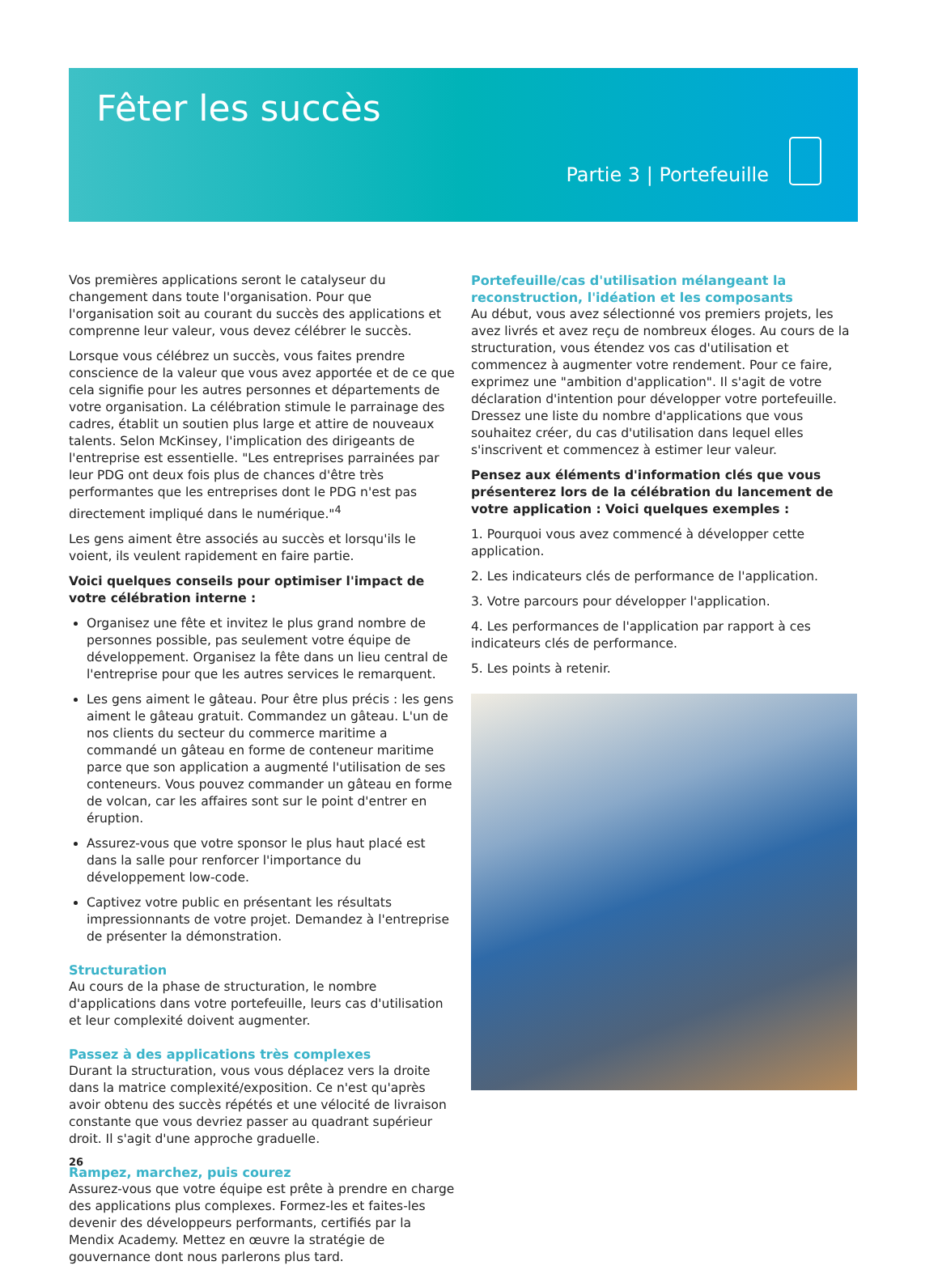Fêter les succès
Partie 3 | Portefeuille
Vos premières applications seront le catalyseur du changement dans toute l'organisation. Pour que l'organisation soit au courant du succès des applications et comprenne leur valeur, vous devez célébrer le succès.
Lorsque vous célébrez un succès, vous faites prendre conscience de la valeur que vous avez apportée et de ce que cela signifie pour les autres personnes et départements de votre organisation. La célébration stimule le parrainage des cadres, établit un soutien plus large et attire de nouveaux talents. Selon McKinsey, l'implication des dirigeants de l'entreprise est essentielle. "Les entreprises parrainées par leur PDG ont deux fois plus de chances d'être très performantes que les entreprises dont le PDG n'est pas directement impliqué dans le numérique."<sup>4</sup>
Les gens aiment être associés au succès et lorsqu'ils le voient, ils veulent rapidement en faire partie.
Voici quelques conseils pour optimiser l'impact de votre célébration interne :
Organisez une fête et invitez le plus grand nombre de personnes possible, pas seulement votre équipe de développement. Organisez la fête dans un lieu central de l'entreprise pour que les autres services le remarquent.
Les gens aiment le gâteau. Pour être plus précis : les gens aiment le gâteau gratuit. Commandez un gâteau. L'un de nos clients du secteur du commerce maritime a commandé un gâteau en forme de conteneur maritime parce que son application a augmenté l'utilisation de ses conteneurs. Vous pouvez commander un gâteau en forme de volcan, car les affaires sont sur le point d'entrer en éruption.
Assurez-vous que votre sponsor le plus haut placé est dans la salle pour renforcer l'importance du développement low-code.
Captivez votre public en présentant les résultats impressionnants de votre projet. Demandez à l'entreprise de présenter la démonstration.
Structuration
Au cours de la phase de structuration, le nombre d'applications dans votre portefeuille, leurs cas d'utilisation et leur complexité doivent augmenter.
Passez à des applications très complexes
Durant la structuration, vous vous déplacez vers la droite dans la matrice complexité/exposition. Ce n'est qu'après avoir obtenu des succès répétés et une vélocité de livraison constante que vous devriez passer au quadrant supérieur droit. Il s'agit d'une approche graduelle.
Rampez, marchez, puis courez
Assurez-vous que votre équipe est prête à prendre en charge des applications plus complexes. Formez-les et faites-les devenir des développeurs performants, certifiés par la Mendix Academy. Mettez en œuvre la stratégie de gouvernance dont nous parlerons plus tard.
Portefeuille/cas d'utilisation mélangeant la reconstruction, l'idéation et les composants
Au début, vous avez sélectionné vos premiers projets, les avez livrés et avez reçu de nombreux éloges. Au cours de la structuration, vous étendez vos cas d'utilisation et commencez à augmenter votre rendement. Pour ce faire, exprimez une "ambition d'application". Il s'agit de votre déclaration d'intention pour développer votre portefeuille. Dressez une liste du nombre d'applications que vous souhaitez créer, du cas d'utilisation dans lequel elles s'inscrivent et commencez à estimer leur valeur.
Pensez aux éléments d'information clés que vous présenterez lors de la célébration du lancement de votre application : Voici quelques exemples :
1. Pourquoi vous avez commencé à développer cette application.
2. Les indicateurs clés de performance de l'application.
3. Votre parcours pour développer l'application.
4. Les performances de l'application par rapport à ces indicateurs clés de performance.
5. Les points à retenir.
26